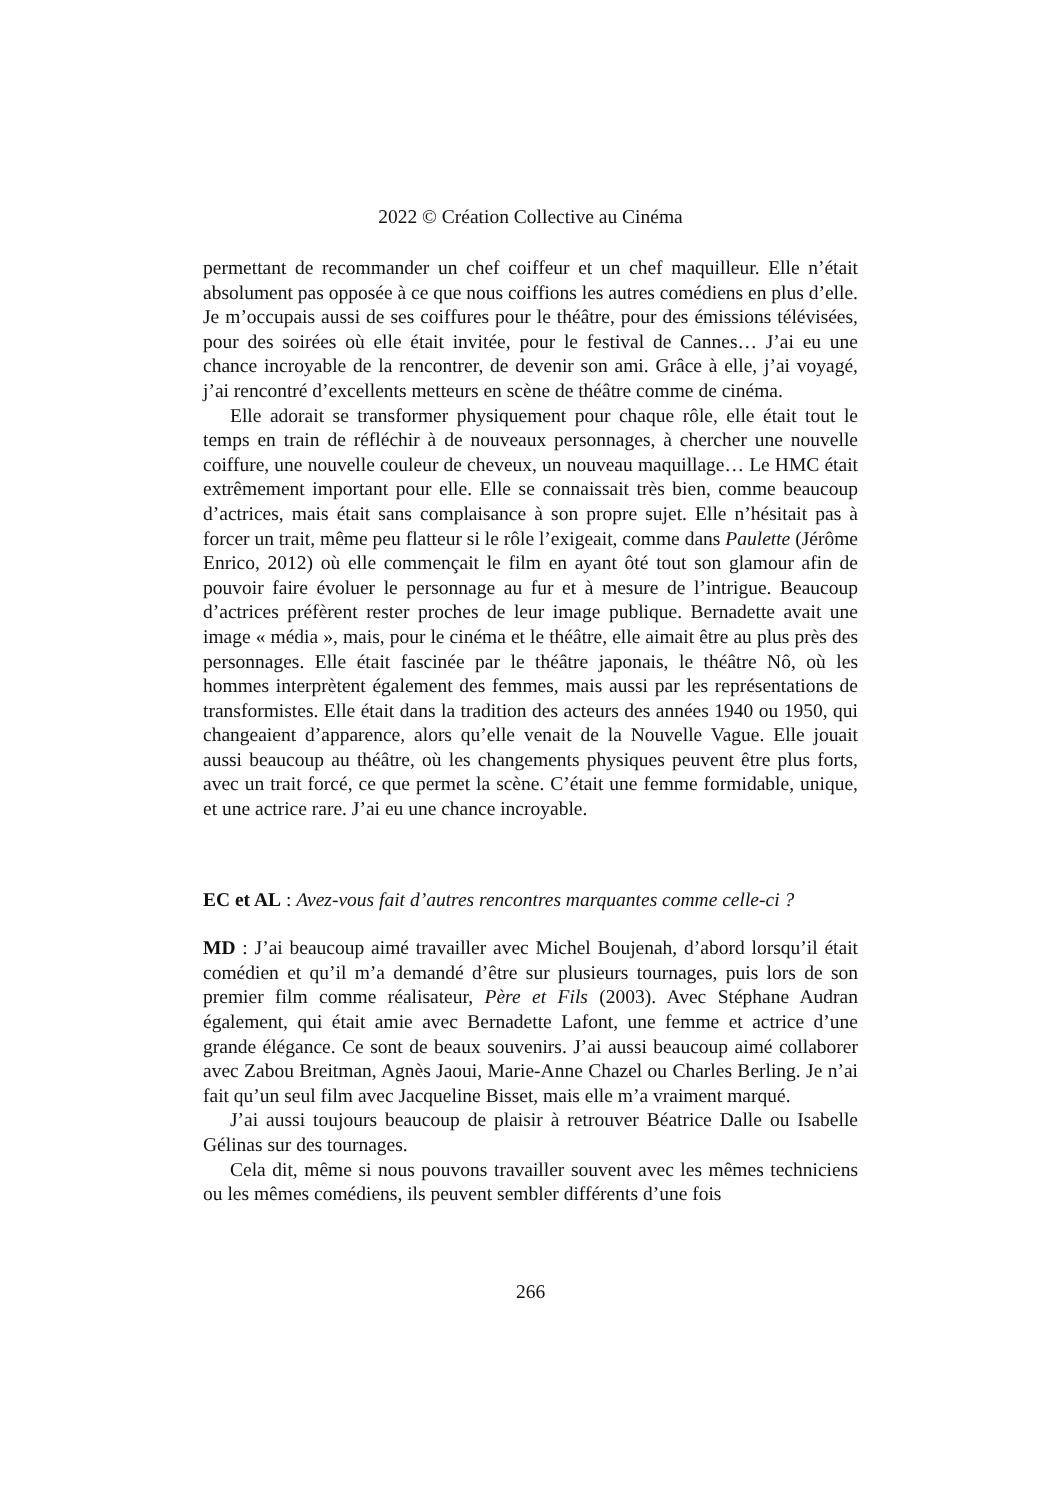2022 © Création Collective au Cinéma
permettant de recommander un chef coiffeur et un chef maquilleur. Elle n’était absolument pas opposée à ce que nous coiffions les autres comédiens en plus d’elle. Je m’occupais aussi de ses coiffures pour le théâtre, pour des émissions télévisées, pour des soirées où elle était invitée, pour le festival de Cannes… J’ai eu une chance incroyable de la rencontrer, de devenir son ami. Grâce à elle, j’ai voyagé, j’ai rencontré d’excellents metteurs en scène de théâtre comme de cinéma.
Elle adorait se transformer physiquement pour chaque rôle, elle était tout le temps en train de réfléchir à de nouveaux personnages, à chercher une nouvelle coiffure, une nouvelle couleur de cheveux, un nouveau maquillage… Le HMC était extrêmement important pour elle. Elle se connaissait très bien, comme beaucoup d’actrices, mais était sans complaisance à son propre sujet. Elle n’hésitait pas à forcer un trait, même peu flatteur si le rôle l’exigeait, comme dans Paulette (Jérôme Enrico, 2012) où elle commençait le film en ayant ôté tout son glamour afin de pouvoir faire évoluer le personnage au fur et à mesure de l’intrigue. Beaucoup d’actrices préfèrent rester proches de leur image publique. Bernadette avait une image « média », mais, pour le cinéma et le théâtre, elle aimait être au plus près des personnages. Elle était fascinée par le théâtre japonais, le théâtre Nô, où les hommes interprètent également des femmes, mais aussi par les représentations de transformistes. Elle était dans la tradition des acteurs des années 1940 ou 1950, qui changeaient d’apparence, alors qu’elle venait de la Nouvelle Vague. Elle jouait aussi beaucoup au théâtre, où les changements physiques peuvent être plus forts, avec un trait forcé, ce que permet la scène. C’était une femme formidable, unique, et une actrice rare. J’ai eu une chance incroyable.
EC et AL : Avez-vous fait d’autres rencontres marquantes comme celle-ci ?
MD : J’ai beaucoup aimé travailler avec Michel Boujenah, d’abord lorsqu’il était comédien et qu’il m’a demandé d’être sur plusieurs tournages, puis lors de son premier film comme réalisateur, Père et Fils (2003). Avec Stéphane Audran également, qui était amie avec Bernadette Lafont, une femme et actrice d’une grande élégance. Ce sont de beaux souvenirs. J’ai aussi beaucoup aimé collaborer avec Zabou Breitman, Agnès Jaoui, Marie-Anne Chazel ou Charles Berling. Je n’ai fait qu’un seul film avec Jacqueline Bisset, mais elle m’a vraiment marqué.
J’ai aussi toujours beaucoup de plaisir à retrouver Béatrice Dalle ou Isabelle Gélinas sur des tournages.
Cela dit, même si nous pouvons travailler souvent avec les mêmes techniciens ou les mêmes comédiens, ils peuvent sembler différents d’une fois
266